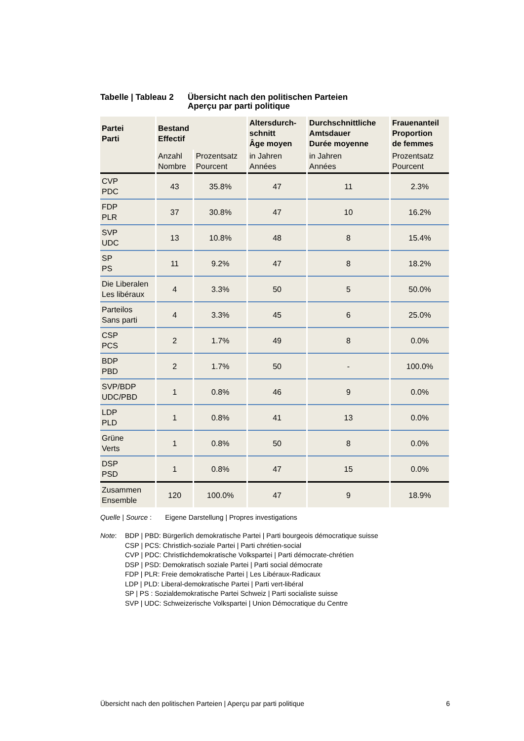Tabelle | Tableau 2
Übersicht nach den politischen Parteien
Aperçu par parti politique
| Partei Parti | Bestand Effectif | | Altersdurch- schnitt Âge moyen | Durchschnittliche Amtsdauer Durée moyenne | Frauenanteil Proportion de femmes |
| --- | --- | --- | --- | --- | --- |
| | Anzahl Nombre | Prozentsatz Pourcent | in Jahren Années | in Jahren Années | Prozentsatz Pourcent |
| CVP PDC | 43 | 35.8% | 47 | 11 | 2.3% |
| FDP PLR | 37 | 30.8% | 47 | 10 | 16.2% |
| SVP UDC | 13 | 10.8% | 48 | 8 | 15.4% |
| SP PS | 11 | 9.2% | 47 | 8 | 18.2% |
| Die Liberalen Les libéraux | 4 | 3.3% | 50 | 5 | 50.0% |
| Parteilos Sans parti | 4 | 3.3% | 45 | 6 | 25.0% |
| CSP PCS | 2 | 1.7% | 49 | 8 | 0.0% |
| BDP PBD | 2 | 1.7% | 50 | - | 100.0% |
| SVP/BDP UDC/PBD | 1 | 0.8% | 46 | 9 | 0.0% |
| LDP PLD | 1 | 0.8% | 41 | 13 | 0.0% |
| Grüne Verts | 1 | 0.8% | 50 | 8 | 0.0% |
| DSP PSD | 1 | 0.8% | 47 | 15 | 0.0% |
| Zusammen Ensemble | 120 | 100.0% | 47 | 9 | 18.9% |
Quelle | Source : Eigene Darstellung | Propres investigations
Note: BDP | PBD: Bürgerlich demokratische Partei | Parti bourgeois démocratique suisse
CSP | PCS: Christlich-soziale Partei | Parti chrétien-social
CVP | PDC: Christlichdemokratische Volkspartei | Parti démocrate-chrétien
DSP | PSD: Demokratisch soziale Partei | Parti social démocrate
FDP | PLR: Freie demokratische Partei | Les Libéraux-Radicaux
LDP | PLD: Liberal-demokratische Partei | Parti vert-libéral
SP | PS : Sozialdemokratische Partei Schweiz | Parti socialiste suisse
SVP | UDC: Schweizerische Volkspartei | Union Démocratique du Centre
Übersicht nach den politischen Parteien | Aperçu par parti politique 6